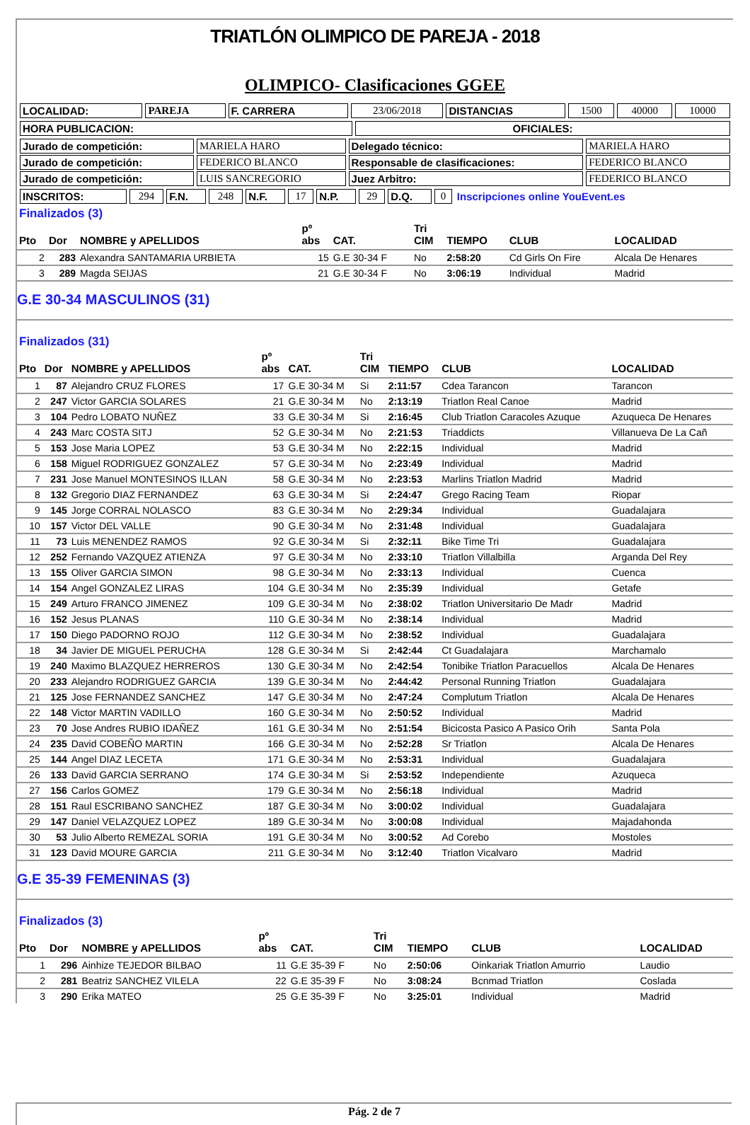TRIATLÓN OLIMPICO DE PAREJA - 2018
OLIMPICO- Clasificaciones GGEE
| LOCALIDAD: | PAREJA | F. CARRERA | 23/06/2018 | DISTANCIAS | 1500 | 40000 | 10000 |
| HORA PUBLICACION: | OFICIALES: |
| Jurado de competición: | MARIELA HARO | Delegado técnico: | MARIELA HARO |
| Jurado de competición: | FEDERICO BLANCO | Responsable de clasificaciones: | FEDERICO BLANCO |
| Jurado de competición: | LUIS SANCREGORIO | Juez Arbitro: | FEDERICO BLANCO |
| INSCRITOS: | 294 | F.N. | 248 | N.F. | 17 | N.P. | 29 | D.Q. | 0 | Inscripciones online YouEvent.es |
| Finalizados (3) | | | | | | | | |
| Pto | Dor | NOMBRE y APELLIDOS | pº abs | CAT. | Tri CIM | TIEMPO | CLUB | LOCALIDAD |
| 2 | 283 | Alexandra SANTAMARIA URBIETA | 15 | G.E 30-34 F | No | 2:58:20 | Cd Girls On Fire | Alcala De Henares |
| 3 | 289 | Magda SEIJAS | 21 | G.E 30-34 F | No | 3:06:19 | Individual | Madrid |
G.E 30-34 MASCULINOS (31)
| Finalizados (31) | | | | | | | | |
| Pto | Dor | NOMBRE y APELLIDOS | pº abs | CAT. | Tri CIM | TIEMPO | CLUB | LOCALIDAD |
| 1 | 87 | Alejandro CRUZ FLORES | 17 | G.E 30-34 M | Si | 2:11:57 | Cdea Tarancon | Tarancon |
| 2 | 247 | Victor GARCIA SOLARES | 21 | G.E 30-34 M | No | 2:13:19 | Triatlon Real Canoe | Madrid |
| 3 | 104 | Pedro LOBATO NUÑEZ | 33 | G.E 30-34 M | Si | 2:16:45 | Club Triatlon Caracoles Azuque | Azuqueca De Henares |
| 4 | 243 | Marc COSTA SITJ | 52 | G.E 30-34 M | No | 2:21:53 | Triaddicts | Villanueva De La Cañ |
| 5 | 153 | Jose Maria LOPEZ | 53 | G.E 30-34 M | No | 2:22:15 | Individual | Madrid |
| 6 | 158 | Miguel RODRIGUEZ GONZALEZ | 57 | G.E 30-34 M | No | 2:23:49 | Individual | Madrid |
| 7 | 231 | Jose Manuel MONTESINOS ILLAN | 58 | G.E 30-34 M | No | 2:23:53 | Marlins Triatlon Madrid | Madrid |
| 8 | 132 | Gregorio DIAZ FERNANDEZ | 63 | G.E 30-34 M | Si | 2:24:47 | Grego Racing Team | Riopar |
| 9 | 145 | Jorge CORRAL NOLASCO | 83 | G.E 30-34 M | No | 2:29:34 | Individual | Guadalajara |
| 10 | 157 | Victor DEL VALLE | 90 | G.E 30-34 M | No | 2:31:48 | Individual | Guadalajara |
| 11 | 73 | Luis MENENDEZ RAMOS | 92 | G.E 30-34 M | Si | 2:32:11 | Bike Time Tri | Guadalajara |
| 12 | 252 | Fernando VAZQUEZ ATIENZA | 97 | G.E 30-34 M | No | 2:33:10 | Triatlon Villalbilla | Arganda Del Rey |
| 13 | 155 | Oliver GARCIA SIMON | 98 | G.E 30-34 M | No | 2:33:13 | Individual | Cuenca |
| 14 | 154 | Angel GONZALEZ LIRAS | 104 | G.E 30-34 M | No | 2:35:39 | Individual | Getafe |
| 15 | 249 | Arturo FRANCO JIMENEZ | 109 | G.E 30-34 M | No | 2:38:02 | Triatlon Universitario De Madr | Madrid |
| 16 | 152 | Jesus PLANAS | 110 | G.E 30-34 M | No | 2:38:14 | Individual | Madrid |
| 17 | 150 | Diego PADORNO ROJO | 112 | G.E 30-34 M | No | 2:38:52 | Individual | Guadalajara |
| 18 | 34 | Javier DE MIGUEL PERUCHA | 128 | G.E 30-34 M | Si | 2:42:44 | Ct Guadalajara | Marchamalo |
| 19 | 240 | Maximo BLAZQUEZ HERREROS | 130 | G.E 30-34 M | No | 2:42:54 | Tonibike Triatlon Paracuellos | Alcala De Henares |
| 20 | 233 | Alejandro RODRIGUEZ GARCIA | 139 | G.E 30-34 M | No | 2:44:42 | Personal Running Triatlon | Guadalajara |
| 21 | 125 | Jose FERNANDEZ SANCHEZ | 147 | G.E 30-34 M | No | 2:47:24 | Complutum Triatlon | Alcala De Henares |
| 22 | 148 | Victor MARTIN VADILLO | 160 | G.E 30-34 M | No | 2:50:52 | Individual | Madrid |
| 23 | 70 | Jose Andres RUBIO IDAÑEZ | 161 | G.E 30-34 M | No | 2:51:54 | Bicicosta Pasico A Pasico Orih | Santa Pola |
| 24 | 235 | David COBEÑO MARTIN | 166 | G.E 30-34 M | No | 2:52:28 | Sr Triatlon | Alcala De Henares |
| 25 | 144 | Angel DIAZ LECETA | 171 | G.E 30-34 M | No | 2:53:31 | Individual | Guadalajara |
| 26 | 133 | David GARCIA SERRANO | 174 | G.E 30-34 M | Si | 2:53:52 | Independiente | Azuqueca |
| 27 | 156 | Carlos GOMEZ | 179 | G.E 30-34 M | No | 2:56:18 | Individual | Madrid |
| 28 | 151 | Raul ESCRIBANO SANCHEZ | 187 | G.E 30-34 M | No | 3:00:02 | Individual | Guadalajara |
| 29 | 147 | Daniel VELAZQUEZ LOPEZ | 189 | G.E 30-34 M | No | 3:00:08 | Individual | Majadahonda |
| 30 | 53 | Julio Alberto REMEZAL SORIA | 191 | G.E 30-34 M | No | 3:00:52 | Ad Corebo | Mostoles |
| 31 | 123 | David MOURE GARCIA | 211 | G.E 30-34 M | No | 3:12:40 | Triatlon Vicalvaro | Madrid |
G.E 35-39 FEMENINAS (3)
| Finalizados (3) | | | | | | | | |
| Pto | Dor | NOMBRE y APELLIDOS | pº abs | CAT. | Tri CIM | TIEMPO | CLUB | LOCALIDAD |
| 1 | 296 | Ainhize TEJEDOR BILBAO | 11 | G.E 35-39 F | No | 2:50:06 | Oinkariak Triatlon Amurrio | Laudio |
| 2 | 281 | Beatriz SANCHEZ VILELA | 22 | G.E 35-39 F | No | 3:08:24 | Bcnmad Triatlon | Coslada |
| 3 | 290 | Erika MATEO | 25 | G.E 35-39 F | No | 3:25:01 | Individual | Madrid |
Pág. 2 de 7